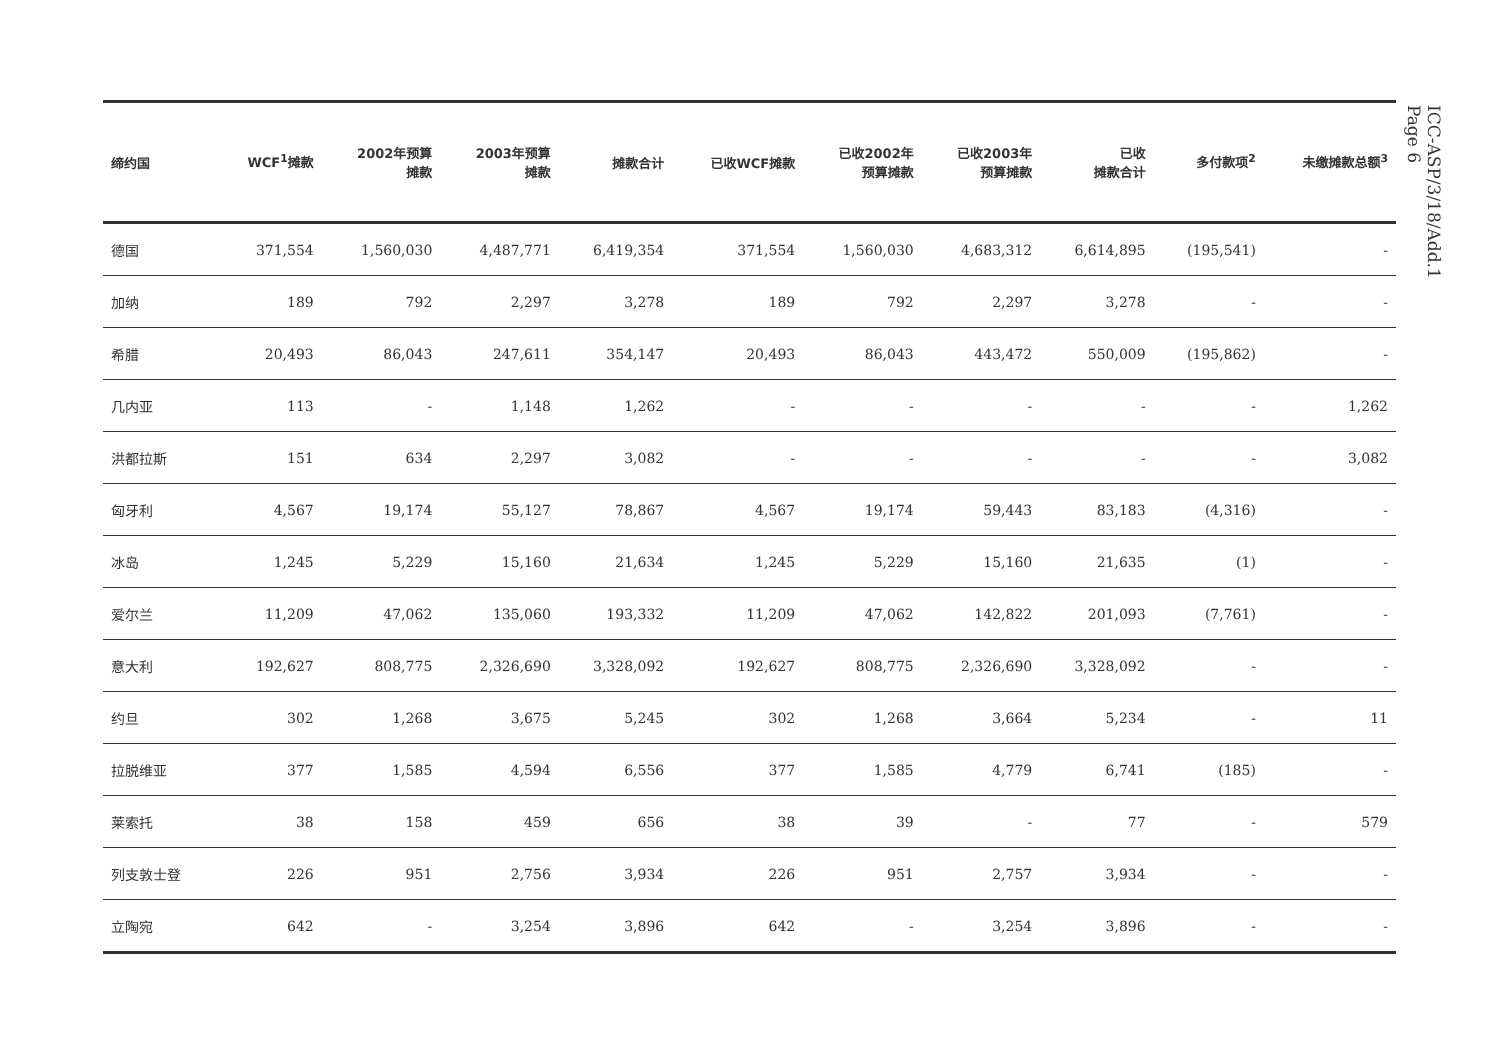| 缔约国 | WCF<sup>1</sup>摊款 | 2002年预算 摊款 | 2003年预算 摊款 | 摊款合计 | 已收WCF摊款 | 已收2002年 预算摊款 | 已收2003年 预算摊款 | 已收 摊款合计 | 多付款项<sup>2</sup> | 未缴摊款总额<sup>3</sup> |
| --- | --- | --- | --- | --- | --- | --- | --- | --- | --- | --- |
| 德国 | 371,554 | 1,560,030 | 4,487,771 | 6,419,354 | 371,554 | 1,560,030 | 4,683,312 | 6,614,895 | (195,541) | - |
| 加纳 | 189 | 792 | 2,297 | 3,278 | 189 | 792 | 2,297 | 3,278 | - | - |
| 希腊 | 20,493 | 86,043 | 247,611 | 354,147 | 20,493 | 86,043 | 443,472 | 550,009 | (195,862) | - |
| 几内亚 | 113 | - | 1,148 | 1,262 | - | - | - | - | - | 1,262 |
| 洪都拉斯 | 151 | 634 | 2,297 | 3,082 | - | - | - | - | - | 3,082 |
| 匈牙利 | 4,567 | 19,174 | 55,127 | 78,867 | 4,567 | 19,174 | 59,443 | 83,183 | (4,316) | - |
| 冰岛 | 1,245 | 5,229 | 15,160 | 21,634 | 1,245 | 5,229 | 15,160 | 21,635 | (1) | - |
| 爱尔兰 | 11,209 | 47,062 | 135,060 | 193,332 | 11,209 | 47,062 | 142,822 | 201,093 | (7,761) | - |
| 意大利 | 192,627 | 808,775 | 2,326,690 | 3,328,092 | 192,627 | 808,775 | 2,326,690 | 3,328,092 | - | - |
| 约旦 | 302 | 1,268 | 3,675 | 5,245 | 302 | 1,268 | 3,664 | 5,234 | - | 11 |
| 拉脱维亚 | 377 | 1,585 | 4,594 | 6,556 | 377 | 1,585 | 4,779 | 6,741 | (185) | - |
| 莱索托 | 38 | 158 | 459 | 656 | 38 | 39 | - | 77 | - | 579 |
| 列支敦士登 | 226 | 951 | 2,756 | 3,934 | 226 | 951 | 2,757 | 3,934 | - | - |
| 立陶宛 | 642 | - | 3,254 | 3,896 | 642 | - | 3,254 | 3,896 | - | - |
ICC-ASP/3/18/Add.1
Page 6